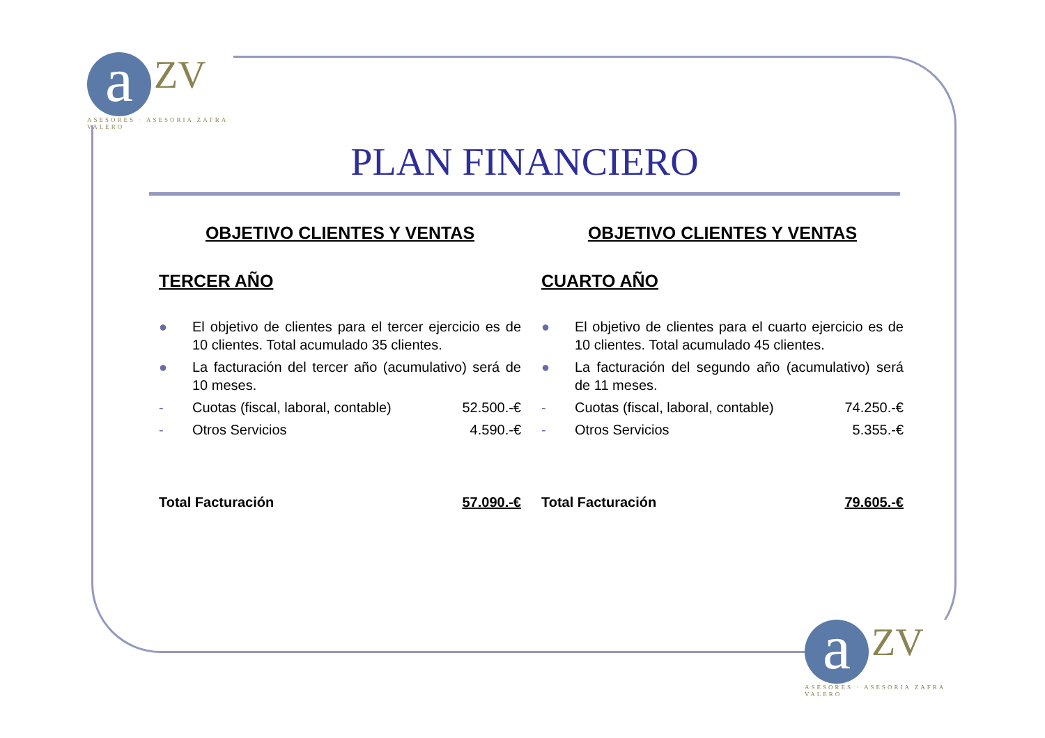a ZV
ASESORES · ASESORIA ZAFRA VALERO
PLAN FINANCIERO
OBJETIVO CLIENTES Y VENTAS
TERCER AÑO
● El objetivo de clientes para el tercer ejercicio es de 10 clientes. Total acumulado 35 clientes.
● La facturación del tercer año (acumulativo) será de 10 meses.
- Cuotas (fiscal, laboral, contable) 52.500.-€
- Otros Servicios 4.590.-€
Total Facturación 57.090.-€
OBJETIVO CLIENTES Y VENTAS
CUARTO AÑO
● El objetivo de clientes para el cuarto ejercicio es de 10 clientes. Total acumulado 45 clientes.
● La facturación del segundo año (acumulativo) será de 11 meses.
- Cuotas (fiscal, laboral, contable) 74.250.-€
- Otros Servicios 5.355.-€
Total Facturación 79.605.-€
a ZV
ASESORES · ASESORIA ZAFRA VALERO